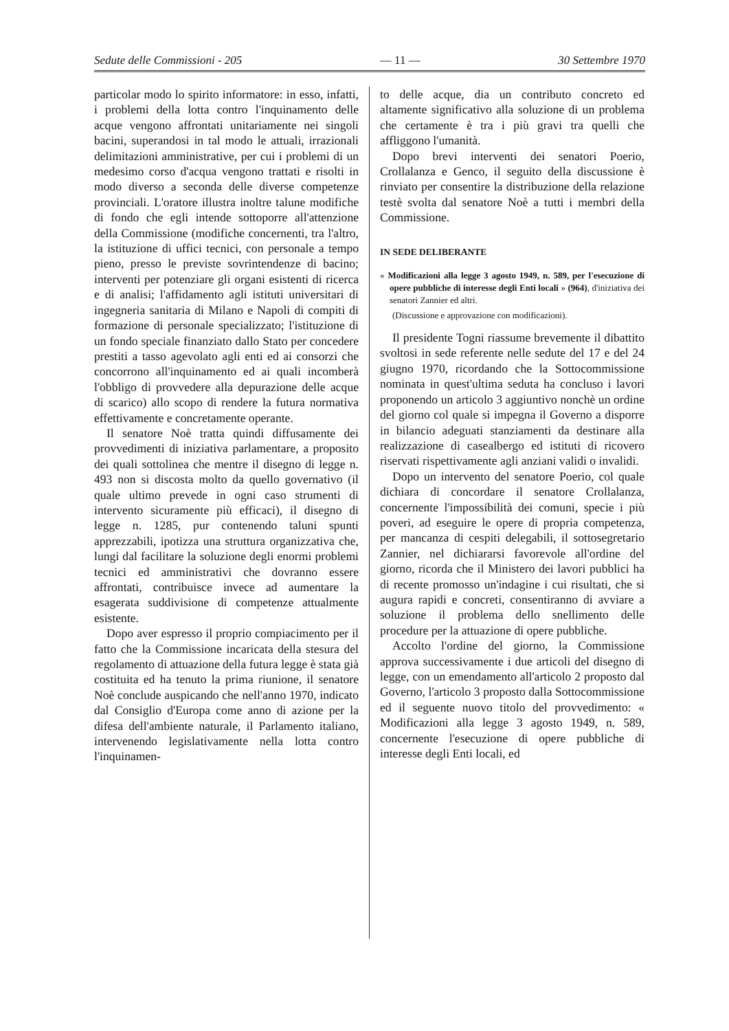Sedute delle Commissioni - 205 — 11 — 30 Settembre 1970
particolar modo lo spirito informatore: in esso, infatti, i problemi della lotta contro l'inquinamento delle acque vengono affrontati unitariamente nei singoli bacini, superandosi in tal modo le attuali, irrazionali delimitazioni amministrative, per cui i problemi di un medesimo corso d'acqua vengono trattati e risolti in modo diverso a seconda delle diverse competenze provinciali. L'oratore illustra inoltre talune modifiche di fondo che egli intende sottoporre all'attenzione della Commissione (modifiche concernenti, tra l'altro, la istituzione di uffici tecnici, con personale a tempo pieno, presso le previste sovrintendenze di bacino; interventi per potenziare gli organi esistenti di ricerca e di analisi; l'affidamento agli istituti universitari di ingegneria sanitaria di Milano e Napoli di compiti di formazione di personale specializzato; l'istituzione di un fondo speciale finanziato dallo Stato per concedere prestiti a tasso agevolato agli enti ed ai consorzi che concorrono all'inquinamento ed ai quali incomberà l'obbligo di provvedere alla depurazione delle acque di scarico) allo scopo di rendere la futura normativa effettivamente e concretamente operante.
Il senatore Noè tratta quindi diffusamente dei provvedimenti di iniziativa parlamentare, a proposito dei quali sottolinea che mentre il disegno di legge n. 493 non si discosta molto da quello governativo (il quale ultimo prevede in ogni caso strumenti di intervento sicuramente più efficaci), il disegno di legge n. 1285, pur contenendo taluni spunti apprezzabili, ipotizza una struttura organizzativa che, lungi dal facilitare la soluzione degli enormi problemi tecnici ed amministrativi che dovranno essere affrontati, contribuisce invece ad aumentare la esagerata suddivisione di competenze attualmente esistente.
Dopo aver espresso il proprio compiacimento per il fatto che la Commissione incaricata della stesura del regolamento di attuazione della futura legge è stata già costituita ed ha tenuto la prima riunione, il senatore Noè conclude auspicando che nell'anno 1970, indicato dal Consiglio d'Europa come anno di azione per la difesa dell'ambiente naturale, il Parlamento italiano, intervenendo legislativamente nella lotta contro l'inquinamen-
to delle acque, dia un contributo concreto ed altamente significativo alla soluzione di un problema che certamente è tra i più gravi tra quelli che affliggono l'umanità.
Dopo brevi interventi dei senatori Poerio, Crollalanza e Genco, il seguito della discussione è rinviato per consentire la distribuzione della relazione testè svolta dal senatore Noè a tutti i membri della Commissione.
IN SEDE DELIBERANTE
« Modificazioni alla legge 3 agosto 1949, n. 589, per l'esecuzione di opere pubbliche di interesse degli Enti locali » (964), d'iniziativa dei senatori Zannier ed altri.
(Discussione e approvazione con modificazioni).
Il presidente Togni riassume brevemente il dibattito svoltosi in sede referente nelle sedute del 17 e del 24 giugno 1970, ricordando che la Sottocommissione nominata in quest'ultima seduta ha concluso i lavori proponendo un articolo 3 aggiuntivo nonchè un ordine del giorno col quale si impegna il Governo a disporre in bilancio adeguati stanziamenti da destinare alla realizzazione di casealbergo ed istituti di ricovero riservati rispettivamente agli anziani validi o invalidi.
Dopo un intervento del senatore Poerio, col quale dichiara di concordare il senatore Crollalanza, concernente l'impossibilità dei comuni, specie i più poveri, ad eseguire le opere di propria competenza, per mancanza di cespiti delegabili, il sottosegretario Zannier, nel dichiararsi favorevole all'ordine del giorno, ricorda che il Ministero dei lavori pubblici ha di recente promosso un'indagine i cui risultati, che si augura rapidi e concreti, consentiranno di avviare a soluzione il problema dello snellimento delle procedure per la attuazione di opere pubbliche.
Accolto l'ordine del giorno, la Commissione approva successivamente i due articoli del disegno di legge, con un emendamento all'articolo 2 proposto dal Governo, l'articolo 3 proposto dalla Sottocommissione ed il seguente nuovo titolo del provvedimento: « Modificazioni alla legge 3 agosto 1949, n. 589, concernente l'esecuzione di opere pubbliche di interesse degli Enti locali, ed